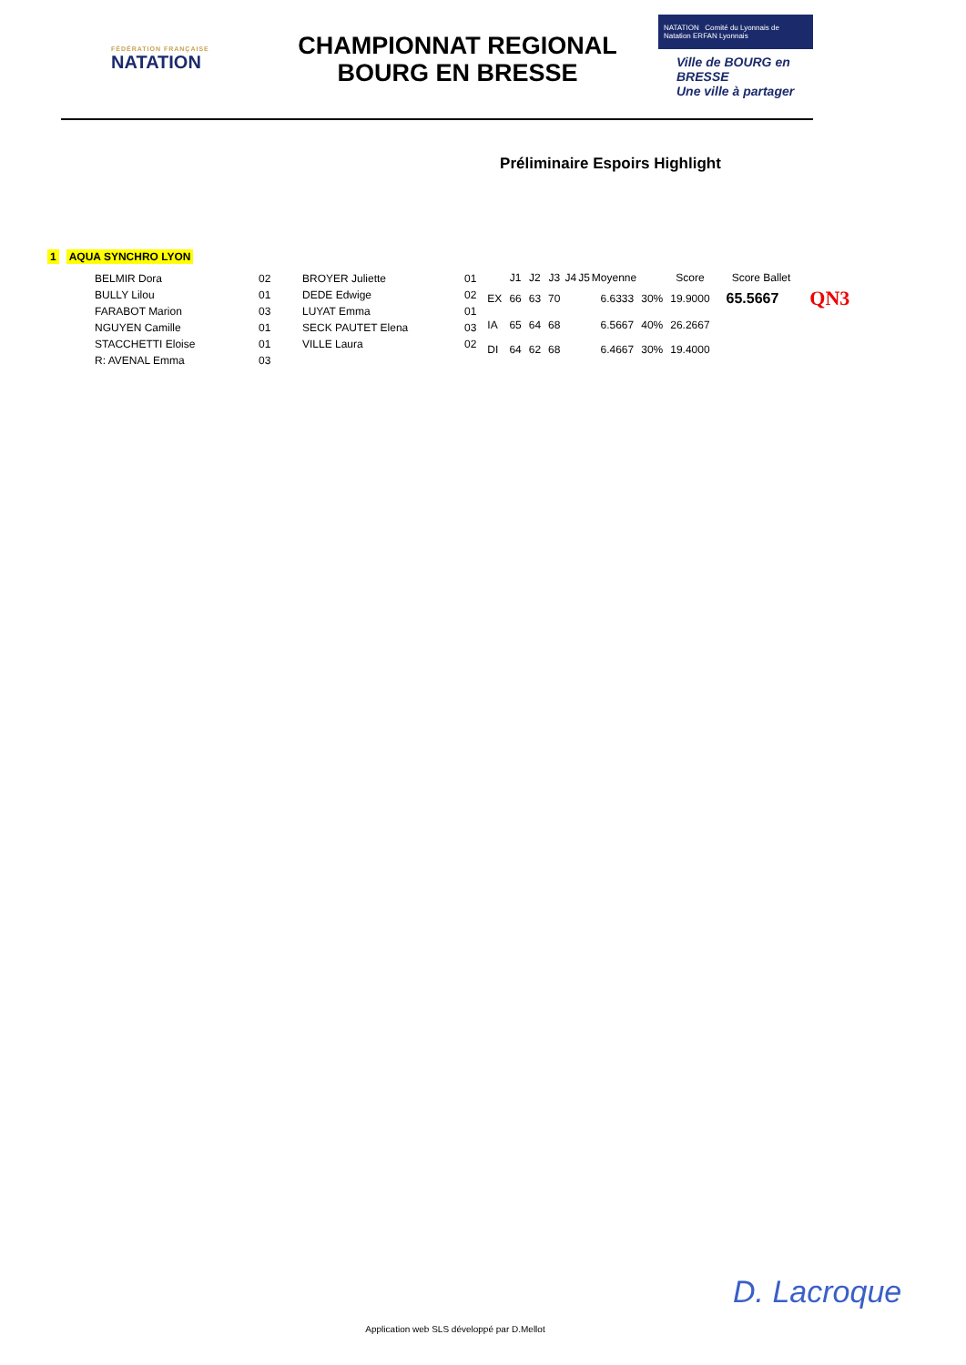FÉDÉRATION FRANÇAISE
NATATION
CHAMPIONNAT REGIONAL
BOURG EN BRESSE
NATATION Comité du Lyonnais de Natation ERFAN Lyonnais
Ville de BOURG en BRESSE
Une ville à partager
Préliminaire Espoirs Highlight
1 AQUA SYNCHRO LYON
| BELMIR Dora | 02 | BROYER Juliette | 01 |
| BULLY Lilou | 01 | DEDE Edwige | 02 |
| FARABOT Marion | 03 | LUYAT Emma | 01 |
| NGUYEN Camille | 01 | SECK PAUTET Elena | 03 |
| STACCHETTI Eloise | 01 | VILLE Laura | 02 |
| R: AVENAL Emma | 03 | | |
| | J1 | J2 | J3 | J4 | J5 | Moyenne | | Score | Score Ballet | |
| --- | --- | --- | --- | --- | --- | --- | --- | --- | --- | --- |
| EX | 66 | 63 | 70 | | | 6.6333 | 30% | 19.9000 | 65.5667 | QN3 |
| IA | 65 | 64 | 68 | | | 6.5667 | 40% | 26.2667 | | |
| DI | 64 | 62 | 68 | | | 6.4667 | 30% | 19.4000 | | |
D. Lacroque
Application web SLS développé par D.Mellot